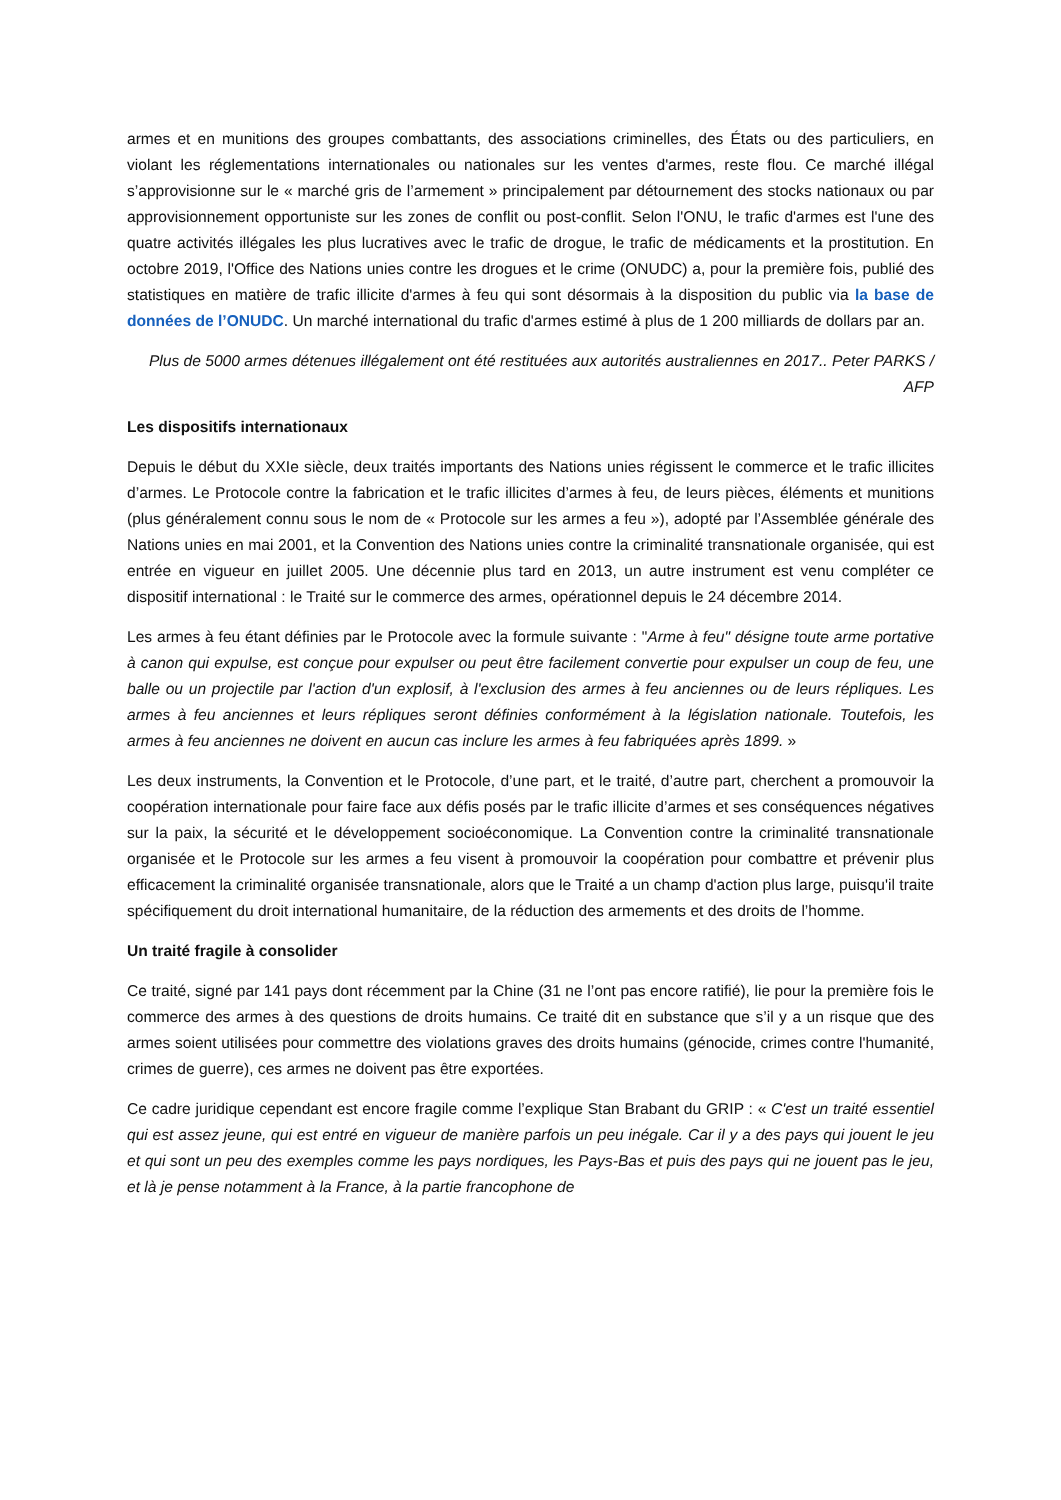armes et en munitions des groupes combattants, des associations criminelles, des États ou des particuliers, en violant les réglementations internationales ou nationales sur les ventes d'armes, reste flou. Ce marché illégal s’approvisionne sur le « marché gris de l’armement » principalement par détournement des stocks nationaux ou par approvisionnement opportuniste sur les zones de conflit ou post-conflit. Selon l'ONU, le trafic d'armes est l'une des quatre activités illégales les plus lucratives avec le trafic de drogue, le trafic de médicaments et la prostitution. En octobre 2019, l'Office des Nations unies contre les drogues et le crime (ONUDC) a, pour la première fois, publié des statistiques en matière de trafic illicite d'armes à feu qui sont désormais à la disposition du public via la base de données de l’ONUDC. Un marché international du trafic d'armes estimé à plus de 1 200 milliards de dollars par an.
Plus de 5000 armes détenues illégalement ont été restituées aux autorités australiennes en 2017.. Peter PARKS / AFP
Les dispositifs internationaux
Depuis le début du XXIe siècle, deux traités importants des Nations unies régissent le commerce et le trafic illicites d’armes. Le Protocole contre la fabrication et le trafic illicites d’armes à feu, de leurs pièces, éléments et munitions (plus généralement connu sous le nom de « Protocole sur les armes a feu »), adopté par l’Assemblée générale des Nations unies en mai 2001, et la Convention des Nations unies contre la criminalité transnationale organisée, qui est entrée en vigueur en juillet 2005. Une décennie plus tard en 2013, un autre instrument est venu compléter ce dispositif international : le Traité sur le commerce des armes, opérationnel depuis le 24 décembre 2014.
Les armes à feu étant définies par le Protocole avec la formule suivante : "Arme à feu" désigne toute arme portative à canon qui expulse, est conçue pour expulser ou peut être facilement convertie pour expulser un coup de feu, une balle ou un projectile par l'action d'un explosif, à l'exclusion des armes à feu anciennes ou de leurs répliques. Les armes à feu anciennes et leurs répliques seront définies conformément à la législation nationale. Toutefois, les armes à feu anciennes ne doivent en aucun cas inclure les armes à feu fabriquées après 1899. »
Les deux instruments, la Convention et le Protocole, d’une part, et le traité, d’autre part, cherchent a promouvoir la coopération internationale pour faire face aux défis posés par le trafic illicite d’armes et ses conséquences négatives sur la paix, la sécurité et le développement socioéconomique. La Convention contre la criminalité transnationale organisée et le Protocole sur les armes a feu visent à promouvoir la coopération pour combattre et prévenir plus efficacement la criminalité organisée transnationale, alors que le Traité a un champ d'action plus large, puisqu'il traite spécifiquement du droit international humanitaire, de la réduction des armements et des droits de l’homme.
Un traité fragile à consolider
Ce traité, signé par 141 pays dont récemment par la Chine (31 ne l’ont pas encore ratifié), lie pour la première fois le commerce des armes à des questions de droits humains. Ce traité dit en substance que s’il y a un risque que des armes soient utilisées pour commettre des violations graves des droits humains (génocide, crimes contre l'humanité, crimes de guerre), ces armes ne doivent pas être exportées.
Ce cadre juridique cependant est encore fragile comme l’explique Stan Brabant du GRIP : « C'est un traité essentiel qui est assez jeune, qui est entré en vigueur de manière parfois un peu inégale. Car il y a des pays qui jouent le jeu et qui sont un peu des exemples comme les pays nordiques, les Pays-Bas et puis des pays qui ne jouent pas le jeu, et là je pense notamment à la France, à la partie francophone de